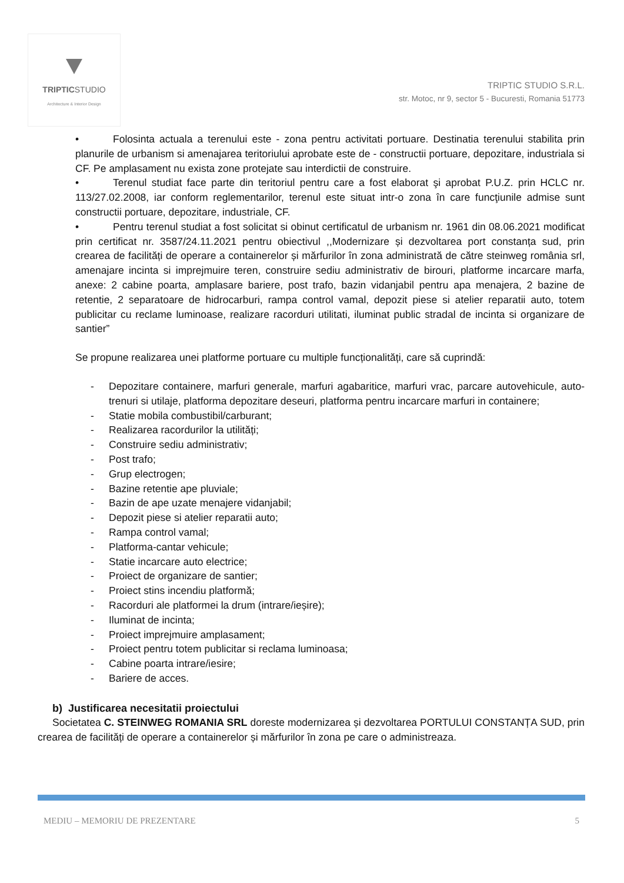TRIPTICSTUDIO
Architecture & Interior Design
TRIPTIC STUDIO S.R.L.
str. Motoc, nr 9, sector 5 - Bucuresti, Romania 51773
• Folosinta actuala a terenului este - zona pentru activitati portuare. Destinatia terenului stabilita prin planurile de urbanism si amenajarea teritoriului aprobate este de - constructii portuare, depozitare, industriala si CF. Pe amplasament nu exista zone protejate sau interdictii de construire.
• Terenul studiat face parte din teritoriul pentru care a fost elaborat şi aprobat P.U.Z. prin HCLC nr. 113/27.02.2008, iar conform reglementarilor, terenul este situat intr-o zona în care funcţiunile admise sunt constructii portuare, depozitare, industriale, CF.
• Pentru terenul studiat a fost solicitat si obinut certificatul de urbanism nr. 1961 din 08.06.2021 modificat prin certificat nr. 3587/24.11.2021 pentru obiectivul ,,Modernizare și dezvoltarea port constanța sud, prin crearea de facilități de operare a containerelor și mărfurilor în zona administrată de către steinweg românia srl, amenajare incinta si imprejmuire teren, construire sediu administrativ de birouri, platforme incarcare marfa, anexe: 2 cabine poarta, amplasare bariere, post trafo, bazin vidanjabil pentru apa menajera, 2 bazine de retentie, 2 separatoare de hidrocarburi, rampa control vamal, depozit piese si atelier reparatii auto, totem publicitar cu reclame luminoase, realizare racorduri utilitati, iluminat public stradal de incinta si organizare de santier”
Se propune realizarea unei platforme portuare cu multiple funcționalități, care să cuprindă:
- Depozitare containere, marfuri generale, marfuri agabaritice, marfuri vrac, parcare autovehicule, auto-trenuri si utilaje, platforma depozitare deseuri, platforma pentru incarcare marfuri in containere;
- Statie mobila combustibil/carburant;
- Realizarea racordurilor la utilități;
- Construire sediu administrativ;
- Post trafo;
- Grup electrogen;
- Bazine retentie ape pluviale;
- Bazin de ape uzate menajere vidanjabil;
- Depozit piese si atelier reparatii auto;
- Rampa control vamal;
- Platforma-cantar vehicule;
- Statie incarcare auto electrice;
- Proiect de organizare de santier;
- Proiect stins incendiu platformă;
- Racorduri ale platformei la drum (intrare/ieșire);
- Iluminat de incinta;
- Proiect imprejmuire amplasament;
- Proiect pentru totem publicitar si reclama luminoasa;
- Cabine poarta intrare/iesire;
- Bariere de acces.
b) Justificarea necesitatii proiectului
Societatea C. STEINWEG ROMANIA SRL doreste modernizarea și dezvoltarea PORTULUI CONSTANȚA SUD, prin crearea de facilități de operare a containerelor și mărfurilor în zona pe care o administreaza.
MEDIU – MEMORIU DE PREZENTARE 5